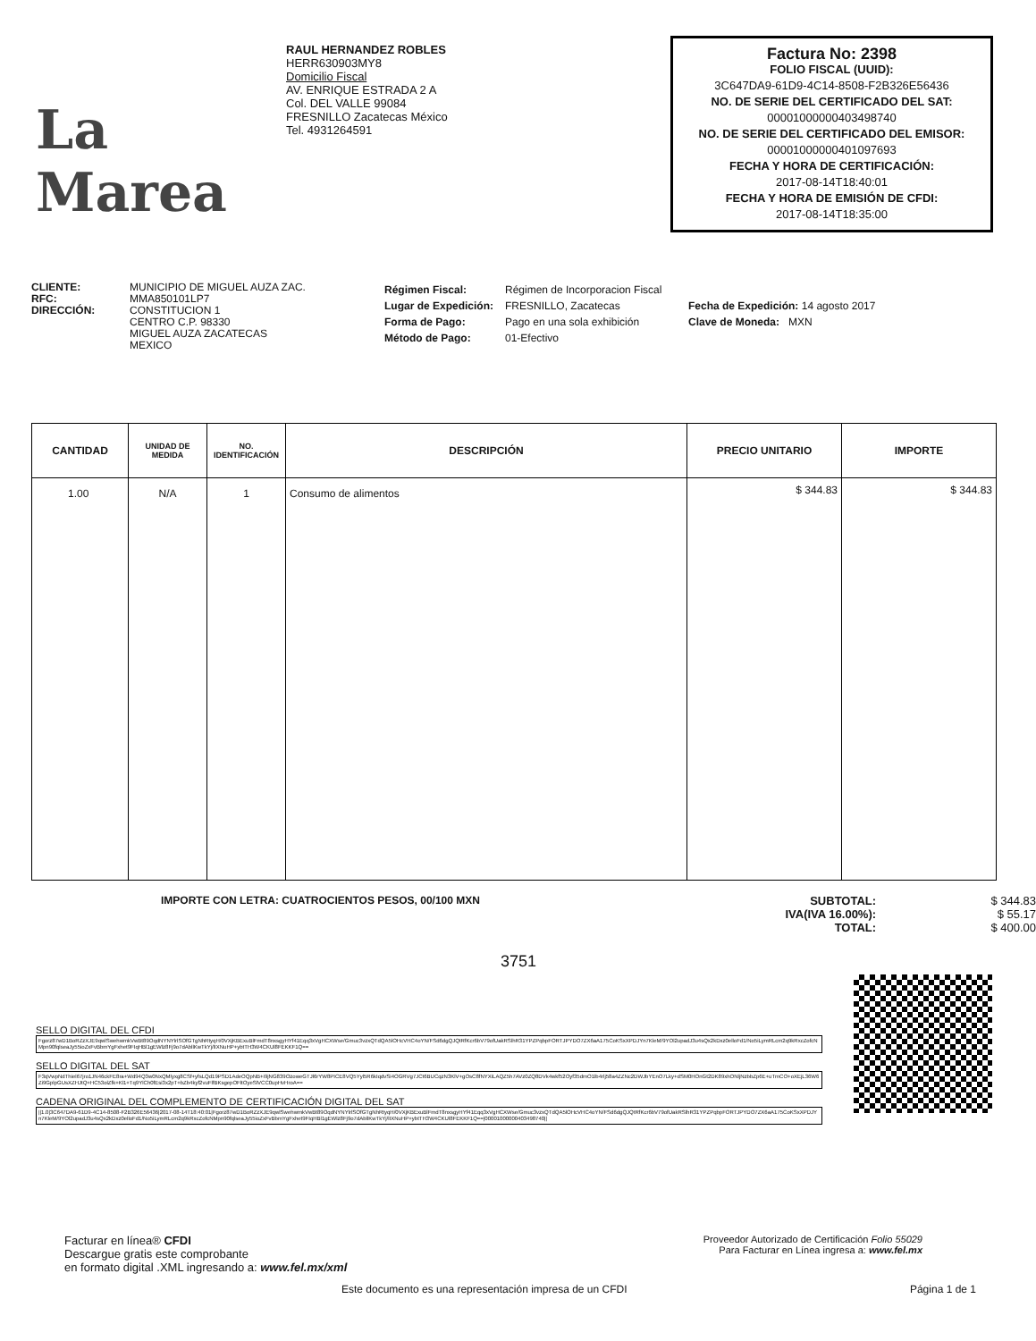La Marea
RAUL HERNANDEZ ROBLES
HERR630903MY8
Domicilio Fiscal
AV. ENRIQUE ESTRADA 2 A
Col. DEL VALLE 99084
FRESNILLO Zacatecas México
Tel. 4931264591
Factura No: 2398
FOLIO FISCAL (UUID):
3C647DA9-61D9-4C14-8508-F2B326E56436
NO. DE SERIE DEL CERTIFICADO DEL SAT:
00001000000403498740
NO. DE SERIE DEL CERTIFICADO DEL EMISOR:
00001000000401097693
FECHA Y HORA DE CERTIFICACIÓN:
2017-08-14T18:40:01
FECHA Y HORA DE EMISIÓN DE CFDI:
2017-08-14T18:35:00
CLIENTE:
RFC:
DIRECCIÓN:
MUNICIPIO DE MIGUEL AUZA ZAC.
MMA850101LP7
CONSTITUCION 1
CENTRO C.P. 98330
MIGUEL AUZA ZACATECAS
MEXICO
Régimen Fiscal:
Lugar de Expedición:
Forma de Pago:
Método de Pago:
Régimen de Incorporacion Fiscal
FRESNILLO, Zacatecas
Pago en una sola exhibición
01-Efectivo
Fecha de Expedición: 14 agosto 2017
Clave de Moneda: MXN
| CANTIDAD | UNIDAD DE MEDIDA | NO. IDENTIFICACIÓN | DESCRIPCIÓN | PRECIO UNITARIO | IMPORTE |
| --- | --- | --- | --- | --- | --- |
| 1.00 | N/A | 1 | Consumo de alimentos | $ 344.83 | $ 344.83 |
IMPORTE CON LETRA: CUATROCIENTOS PESOS, 00/100 MXN SUBTOTAL:
IVA(IVA 16.00%):
TOTAL:
$ 344.83
$ 55.17
$ 400.00
3751
SELLO DIGITAL DEL CFDI
Fgorz87wD1BoRZzXJE9qwlSwehwmkVwBt89OqdNYNYlrlSOfGTgNhRtyqH/0VXjKBExuBlFmdT8nxsgyHYf41Eqq3xVgHCXWse/Gmuc3vzxQTdQA5lOHcVHC4oYN/FSd6dgQJQtRfKcr6bV79ofUakRSlhR31YPZPqbpFORTJPYDO7ZX6aA175CoKSxXPDJYn7KleM/9YOl2upadJ3u4sQx2kDxz0elloFd1/No5iLymRLcm2q9kRxcZofcNMpn90fqlseaJy55ioZxFvBbmYgFxhet9FIqHBl1gEWlz8Fj9o7dAbllKwTkYj/lIXNuHP+ybtTH3W4CKUl8FEKKF1Q==
SELLO DIGITAL DEL SAT
F3qVwpNdThiel67jro1JN46ckFE8ra+Wd94Q3w0NxQMlyxg8CSf+yfsLQd19PSD1AdeOQpNB+i9jNG839OzoweGTJl6rYW8PICE8VQ5Yyl5R6kIqdvSi4OGRVg7JCt6BUCqzN3KlV+gOsC8fNYXiLAQZ5h7AVz0ZQ8DVk4wkf52Oyf35dmO1lb4rlj58a4ZZNc2DWJbYEnO7Lky+dSM0HOnGt2DK89xhONljNzbbZp6E+uTmCO+oXEjL36W6Zi9GplpGUsXZHJtQ+HC53olZfk+Kl1+Tq9YlCh0fEsi3x2pT+bZb4kyf2vuFlfBKsgepOFltOyeSlVCC0upHvHroA==
CADENA ORIGINAL DEL COMPLEMENTO DE CERTIFICACIÓN DIGITAL DEL SAT
||1.0|3C647DA9-61D9-4C14-8508-F2B326E56436|2017-08-14T18:40:01|Fgorz87wD1BoRZzXJE9qwlSwehwmkVwBt89OqdNYNYlrlSOfGTgNhRtyqH/0VXjKBExuBlFmdT8nxsgyHYf41Eqq3xVgHCXWse/Gmuc3vzxQTdQA5lOHcVHC4oYN/FSd6dgQJQtRfKcr6bV79ofUakRSlhR31YPZPqbpFORTJPYDO7ZX6aA175CoKSxXPDJYn7KleM/9YOl2upadJ3u4sQx2kDxz0elloFd1/No5iLymRLcm2q9kRxcZofcNMpn90fqlseaJy55ioZxFvBbmYgFxhet9FIqHBl1gEWlz8Fj9o7dAbllKwTkYj/lIXNuHP+ybtTH3W4CKUl8FEKKF1Q==|00001000000403498740||
Facturar en línea® CFDI
Descargue gratis este comprobante
en formato digital .XML ingresando a: www.fel.mx/xml
Proveedor Autorizado de Certificación Folio 55029
Para Facturar en Línea ingresa a: www.fel.mx
Este documento es una representación impresa de un CFDI Página 1 de 1